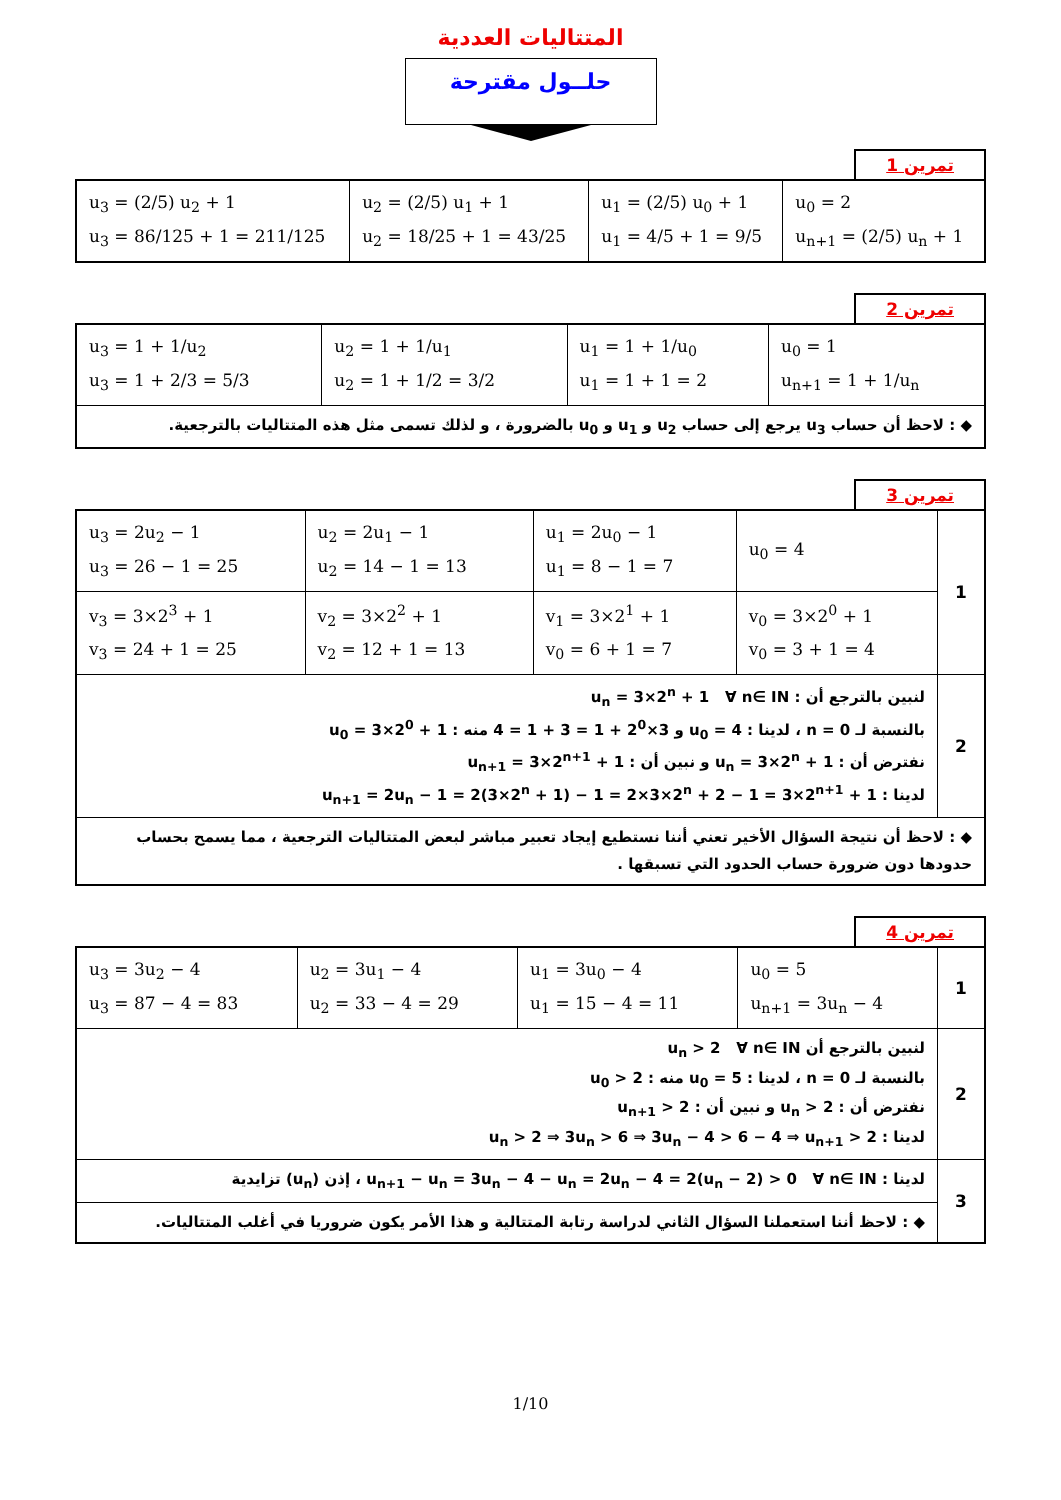المتتاليات العددية
حلــول مقترحة
تمرين 1
| u<sub>0</sub> = 2 u<sub>n+1</sub> = (2/5) u<sub>n</sub> + 1 | u<sub>1</sub> = (2/5) u<sub>0</sub> + 1 u<sub>1</sub> = 4/5 + 1 = 9/5 | u<sub>2</sub> = (2/5) u<sub>1</sub> + 1 u<sub>2</sub> = 18/25 + 1 = 43/25 | u<sub>3</sub> = (2/5) u<sub>2</sub> + 1 u<sub>3</sub> = 86/125 + 1 = 211/125 |
تمرين 2
| u<sub>0</sub> = 1 u<sub>n+1</sub> = 1 + 1/u<sub>n</sub> | u<sub>1</sub> = 1 + 1/u<sub>0</sub> u<sub>1</sub> = 1 + 1 = 2 | u<sub>2</sub> = 1 + 1/u<sub>1</sub> u<sub>2</sub> = 1 + 1/2 = 3/2 | u<sub>3</sub> = 1 + 1/u<sub>2</sub> u<sub>3</sub> = 1 + 2/3 = 5/3 |
| ◆ : لاحظ أن حساب u<sub>3</sub> يرجع إلى حساب u<sub>2</sub> و u<sub>1</sub> و u<sub>0</sub> بالضرورة ، و لذلك تسمى مثل هذه المتتاليات بالترجعية. | | | |
تمرين 3
| 1 | u<sub>0</sub> = 4 | u<sub>1</sub> = 2u<sub>0</sub> − 1 u<sub>1</sub> = 8 − 1 = 7 | u<sub>2</sub> = 2u<sub>1</sub> − 1 u<sub>2</sub> = 14 − 1 = 13 | u<sub>3</sub> = 2u<sub>2</sub> − 1 u<sub>3</sub> = 26 − 1 = 25 |
| | v<sub>0</sub> = 3×2<sup>0</sup> + 1 v<sub>0</sub> = 3 + 1 = 4 | v<sub>1</sub> = 3×2<sup>1</sup> + 1 v<sub>0</sub> = 6 + 1 = 7 | v<sub>2</sub> = 3×2<sup>2</sup> + 1 v<sub>2</sub> = 12 + 1 = 13 | v<sub>3</sub> = 3×2<sup>3</sup> + 1 v<sub>3</sub> = 24 + 1 = 25 |
| 2 | لنبين بالترجع أن : u<sub>n</sub> = 3×2<sup>n</sup> + 1 ∀ n∈ IN بالنسبة لـ n = 0 ، لدينا : u<sub>0</sub> = 4 و 3×2<sup>0</sup> + 1 = 3 + 1 = 4 منه : u<sub>0</sub> = 3×2<sup>0</sup> + 1 نفترض أن : u<sub>n</sub> = 3×2<sup>n</sup> + 1 و نبين أن : u<sub>n+1</sub> = 3×2<sup>n+1</sup> + 1 لدينا : u<sub>n+1</sub> = 2u<sub>n</sub> − 1 = 2(3×2<sup>n</sup> + 1) − 1 = 2×3×2<sup>n</sup> + 2 − 1 = 3×2<sup>n+1</sup> + 1 | | | |
| ◆ : لاحظ أن نتيجة السؤال الأخير تعني أننا نستطيع إيجاد تعبير مباشر لبعض المتتاليات الترجعية ، مما يسمح بحساب حدودها دون ضرورة حساب الحدود التي تسبقها . | | | | |
تمرين 4
| 1 | u<sub>0</sub> = 5 u<sub>n+1</sub> = 3u<sub>n</sub> − 4 | u<sub>1</sub> = 3u<sub>0</sub> − 4 u<sub>1</sub> = 15 − 4 = 11 | u<sub>2</sub> = 3u<sub>1</sub> − 4 u<sub>2</sub> = 33 − 4 = 29 | u<sub>3</sub> = 3u<sub>2</sub> − 4 u<sub>3</sub> = 87 − 4 = 83 |
| 2 | لنبين بالترجع أن u<sub>n</sub> > 2 ∀ n∈ IN بالنسبة لـ n = 0 ، لدينا : u<sub>0</sub> = 5 منه : u<sub>0</sub> > 2 نفترض أن : u<sub>n</sub> > 2 و نبين أن : u<sub>n+1</sub> > 2 لدينا : u<sub>n</sub> > 2 ⇒ 3u<sub>n</sub> > 6 ⇒ 3u<sub>n</sub> − 4 > 6 − 4 ⇒ u<sub>n+1</sub> > 2 | | | |
| 3 | لدينا : u<sub>n+1</sub> − u<sub>n</sub> = 3u<sub>n</sub> − 4 − u<sub>n</sub> = 2u<sub>n</sub> − 4 = 2(u<sub>n</sub> − 2) > 0 ∀ n∈ IN ، إذن (u<sub>n</sub>) تزايدية | | | |
| | ◆ : لاحظ أننا استعملنا السؤال الثاني لدراسة رتابة المتتالية و هذا الأمر يكون ضروريا في أغلب المتتاليات. | | | |
1/10